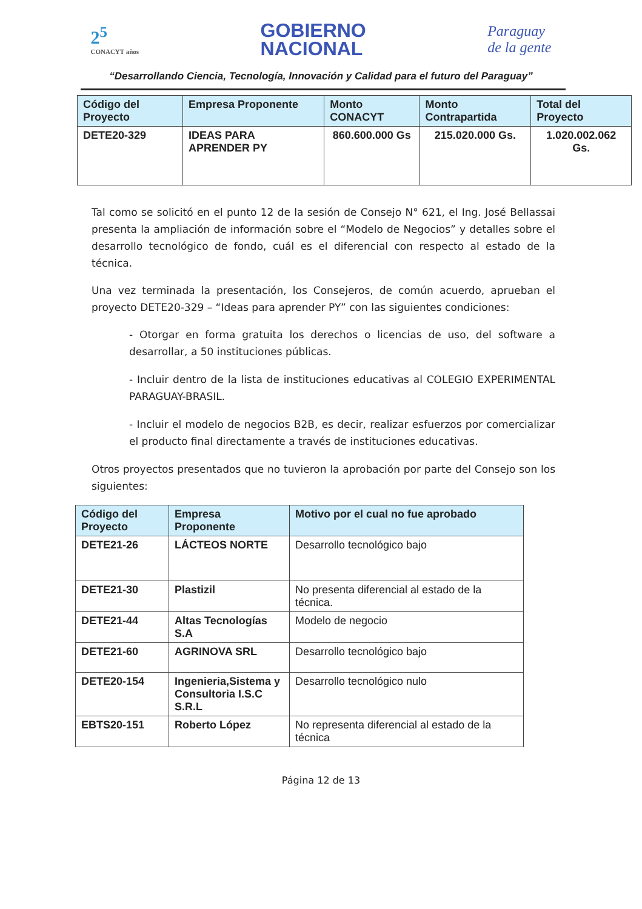2<sup>5</sup>
CONACYT años
GOBIERNO
NACIONAL
Paraguay
de la gente
“Desarrollando Ciencia, Tecnología, Innovación y Calidad para el futuro del Paraguay”
| Código del Proyecto | Empresa Proponente | Monto CONACYT | Monto Contrapartida | Total del Proyecto |
| --- | --- | --- | --- | --- |
| DETE20-329 | IDEAS PARA APRENDER PY | 860.600.000 Gs | 215.020.000 Gs. | 1.020.002.062 Gs. |
Tal como se solicitó en el punto 12 de la sesión de Consejo N° 621, el Ing. José Bellassai presenta la ampliación de información sobre el “Modelo de Negocios” y detalles sobre el desarrollo tecnológico de fondo, cuál es el diferencial con respecto al estado de la técnica.
Una vez terminada la presentación, los Consejeros, de común acuerdo, aprueban el proyecto DETE20-329 – “Ideas para aprender PY” con las siguientes condiciones:
- Otorgar en forma gratuita los derechos o licencias de uso, del software a desarrollar, a 50 instituciones públicas.
- Incluir dentro de la lista de instituciones educativas al COLEGIO EXPERIMENTAL PARAGUAY-BRASIL.
- Incluir el modelo de negocios B2B, es decir, realizar esfuerzos por comercializar el producto final directamente a través de instituciones educativas.
Otros proyectos presentados que no tuvieron la aprobación por parte del Consejo son los siguientes:
| Código del Proyecto | Empresa Proponente | Motivo por el cual no fue aprobado |
| --- | --- | --- |
| DETE21-26 | LÁCTEOS NORTE | Desarrollo tecnológico bajo |
| DETE21-30 | Plastizil | No presenta diferencial al estado de la técnica. |
| DETE21-44 | Altas Tecnologías S.A | Modelo de negocio |
| DETE21-60 | AGRINOVA SRL | Desarrollo tecnológico bajo |
| DETE20-154 | Ingenieria,Sistema y Consultoria I.S.C S.R.L | Desarrollo tecnológico nulo |
| EBTS20-151 | Roberto López | No representa diferencial al estado de la técnica |
Página 12 de 13